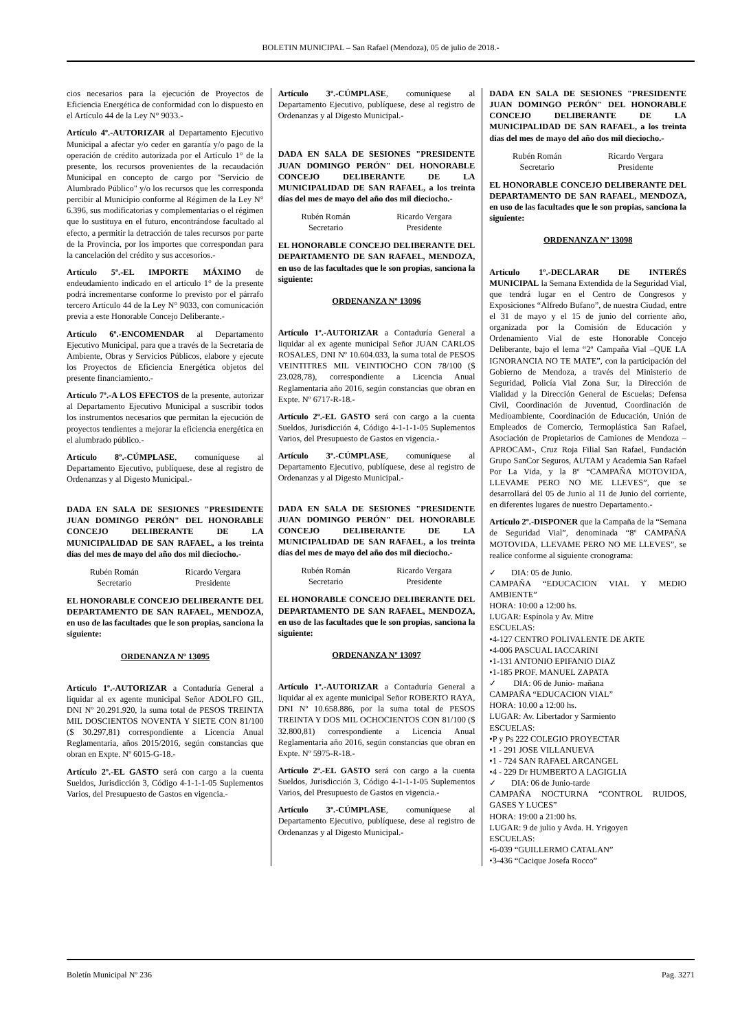BOLETIN MUNICIPAL – San Rafael (Mendoza), 05 de julio de 2018.-
cios necesarios para la ejecución de Proyectos de Eficiencia Energética de conformidad con lo dispuesto en el Artículo 44 de la Ley N° 9033.-
Artículo 4º.-AUTORIZAR al Departamento Ejecutivo Municipal a afectar y/o ceder en garantía y/o pago de la operación de crédito autorizada por el Artículo 1° de la presente, los recursos provenientes de la recaudación Municipal en concepto de cargo por "Servicio de Alumbrado Público" y/o los recursos que les corresponda percibir al Municipio conforme al Régimen de la Ley N° 6.396, sus modificatorias y complementarias o el régimen que lo sustituya en el futuro, encontrándose facultado al efecto, a permitir la detracción de tales recursos por parte de la Provincia, por los importes que correspondan para la cancelación del crédito y sus accesorios.-
Artículo 5º.-EL IMPORTE MÁXIMO de endeudamiento indicado en el artículo 1° de la presente podrá incrementarse conforme lo previsto por el párrafo tercero Artículo 44 de la Ley N° 9033, con comunicación previa a este Honorable Concejo Deliberante.-
Artículo 6º.-ENCOMENDAR al Departamento Ejecutivo Municipal, para que a través de la Secretaria de Ambiente, Obras y Servicios Públicos, elabore y ejecute los Proyectos de Eficiencia Energética objetos del presente financiamiento.-
Artículo 7º.-A LOS EFECTOS de la presente, autorizar al Departamento Ejecutivo Municipal a suscribir todos los instrumentos necesarios que permitan la ejecución de proyectos tendientes a mejorar la eficiencia energética en el alumbrado público.-
Artículo 8º.-CÚMPLASE, comuníquese al Departamento Ejecutivo, publíquese, dese al registro de Ordenanzas y al Digesto Municipal.-
DADA EN SALA DE SESIONES "PRESIDENTE JUAN DOMINGO PERÓN" DEL HONORABLE CONCEJO DELIBERANTE DE LA MUNICIPALIDAD DE SAN RAFAEL, a los treinta días del mes de mayo del año dos mil dieciocho.-
Rubén Román
Secretario
Ricardo Vergara
Presidente
EL HONORABLE CONCEJO DELIBERANTE DEL DEPARTAMENTO DE SAN RAFAEL, MENDOZA, en uso de las facultades que le son propias, sanciona la siguiente:
ORDENANZA Nº 13095
Artículo 1º.-AUTORIZAR a Contaduría General a liquidar al ex agente municipal Señor ADOLFO GIL, DNI Nº 20.291.920, la suma total de PESOS TREINTA MIL DOSCIENTOS NOVENTA Y SIETE CON 81/100 ($ 30.297,81) correspondiente a Licencia Anual Reglamentaria, años 2015/2016, según constancias que obran en Expte. Nº 6015-G-18.-
Artículo 2º.-EL GASTO será con cargo a la cuenta Sueldos, Jurisdicción 3, Código 4-1-1-1-05 Suplementos Varios, del Presupuesto de Gastos en vigencia.-
Artículo 3º.-CÚMPLASE, comuníquese al Departamento Ejecutivo, publíquese, dese al registro de Ordenanzas y al Digesto Municipal.-
DADA EN SALA DE SESIONES "PRESIDENTE JUAN DOMINGO PERÓN" DEL HONORABLE CONCEJO DELIBERANTE DE LA MUNICIPALIDAD DE SAN RAFAEL, a los treinta días del mes de mayo del año dos mil dieciocho.-
Rubén Román
Secretario
Ricardo Vergara
Presidente
EL HONORABLE CONCEJO DELIBERANTE DEL DEPARTAMENTO DE SAN RAFAEL, MENDOZA, en uso de las facultades que le son propias, sanciona la siguiente:
ORDENANZA Nº 13096
Artículo 1º.-AUTORIZAR a Contaduría General a liquidar al ex agente municipal Señor JUAN CARLOS ROSALES, DNI Nº 10.604.033, la suma total de PESOS VEINTITRES MIL VEINTIOCHO CON 78/100 ($ 23.028,78), correspondiente a Licencia Anual Reglamentaria año 2016, según constancias que obran en Expte. Nº 6717-R-18.-
Artículo 2º.-EL GASTO será con cargo a la cuenta Sueldos, Jurisdicción 4, Código 4-1-1-1-05 Suplementos Varios, del Presupuesto de Gastos en vigencia.-
Artículo 3º.-CÚMPLASE, comuníquese al Departamento Ejecutivo, publíquese, dese al registro de Ordenanzas y al Digesto Municipal.-
DADA EN SALA DE SESIONES "PRESIDENTE JUAN DOMINGO PERÓN" DEL HONORABLE CONCEJO DELIBERANTE DE LA MUNICIPALIDAD DE SAN RAFAEL, a los treinta días del mes de mayo del año dos mil dieciocho.-
Rubén Román
Secretario
Ricardo Vergara
Presidente
EL HONORABLE CONCEJO DELIBERANTE DEL DEPARTAMENTO DE SAN RAFAEL, MENDOZA, en uso de las facultades que le son propias, sanciona la siguiente:
ORDENANZA Nº 13097
Artículo 1º.-AUTORIZAR a Contaduría General a liquidar al ex agente municipal Señor ROBERTO RAYA, DNI Nº 10.658.886, por la suma total de PESOS TREINTA Y DOS MIL OCHOCIENTOS CON 81/100 ($ 32.800,81) correspondiente a Licencia Anual Reglamentaria año 2016, según constancias que obran en Expte. Nº 5975-R-18.-
Artículo 2º.-EL GASTO será con cargo a la cuenta Sueldos, Jurisdicción 3, Código 4-1-1-1-05 Suplementos Varios, del Presupuesto de Gastos en vigencia.-
Artículo 3º.-CÚMPLASE, comuníquese al Departamento Ejecutivo, publíquese, dese al registro de Ordenanzas y al Digesto Municipal.-
DADA EN SALA DE SESIONES "PRESIDENTE JUAN DOMINGO PERÓN" DEL HONORABLE CONCEJO DELIBERANTE DE LA MUNICIPALIDAD DE SAN RAFAEL, a los treinta días del mes de mayo del año dos mil dieciocho.-
Rubén Román
Secretario
Ricardo Vergara
Presidente
EL HONORABLE CONCEJO DELIBERANTE DEL DEPARTAMENTO DE SAN RAFAEL, MENDOZA, en uso de las facultades que le son propias, sanciona la siguiente:
ORDENANZA Nº 13098
Artículo 1º.-DECLARAR DE INTERÉS MUNICIPAL la Semana Extendida de la Seguridad Vial, que tendrá lugar en el Centro de Congresos y Exposiciones “Alfredo Bufano”, de nuestra Ciudad, entre el 31 de mayo y el 15 de junio del corriente año, organizada por la Comisión de Educación y Ordenamiento Vial de este Honorable Concejo Deliberante, bajo el lema “2º Campaña Vial –QUE LA IGNORANCIA NO TE MATE”, con la participación del Gobierno de Mendoza, a través del Ministerio de Seguridad, Policía Vial Zona Sur, la Dirección de Vialidad y la Dirección General de Escuelas; Defensa Civil, Coordinación de Juventud, Coordinación de Medioambiente, Coordinación de Educación, Unión de Empleados de Comercio, Termoplástica San Rafael, Asociación de Propietarios de Camiones de Mendoza –APROCAM-, Cruz Roja Filial San Rafael, Fundación Grupo SanCor Seguros, AUTAM y Academia San Rafael Por La Vida, y la 8º “CAMPAÑA MOTOVIDA, LLEVAME PERO NO ME LLEVES”, que se desarrollará del 05 de Junio al 11 de Junio del corriente, en diferentes lugares de nuestro Departamento.-
Artículo 2º.-DISPONER que la Campaña de la “Semana de Seguridad Vial”, denominada “8º CAMPAÑA MOTOVIDA, LLEVAME PERO NO ME LLEVES”, se realice conforme al siguiente cronograma:
✓ DIA: 05 de Junio.
CAMPAÑA “EDUCACION VIAL Y MEDIO AMBIENTE”
HORA: 10:00 a 12:00 hs.
LUGAR: Espínola y Av. Mitre
ESCUELAS:
•4-127 CENTRO POLIVALENTE DE ARTE
•4-006 PASCUAL IACCARINI
•1-131 ANTONIO EPIFANIO DIAZ
•1-185 PROF. MANUEL ZAPATA
✓ DIA: 06 de Junio- mañana
CAMPAÑA “EDUCACION VIAL”
HORA: 10.00 a 12:00 hs.
LUGAR: Av. Libertador y Sarmiento
ESCUELAS:
•P y Ps 222 COLEGIO PROYECTAR
•1 - 291 JOSE VILLANUEVA
•1 - 724 SAN RAFAEL ARCANGEL
•4 - 229 Dr HUMBERTO A LAGIGLIA
✓ DIA: 06 de Junio-tarde
CAMPAÑA NOCTURNA “CONTROL RUIDOS, GASES Y LUCES”
HORA: 19:00 a 21:00 hs.
LUGAR: 9 de julio y Avda. H. Yrigoyen
ESCUELAS:
•6-039 “GUILLERMO CATALAN”
•3-436 “Cacique Josefa Rocco”
Boletín Municipal Nº 236 Pag. 3271